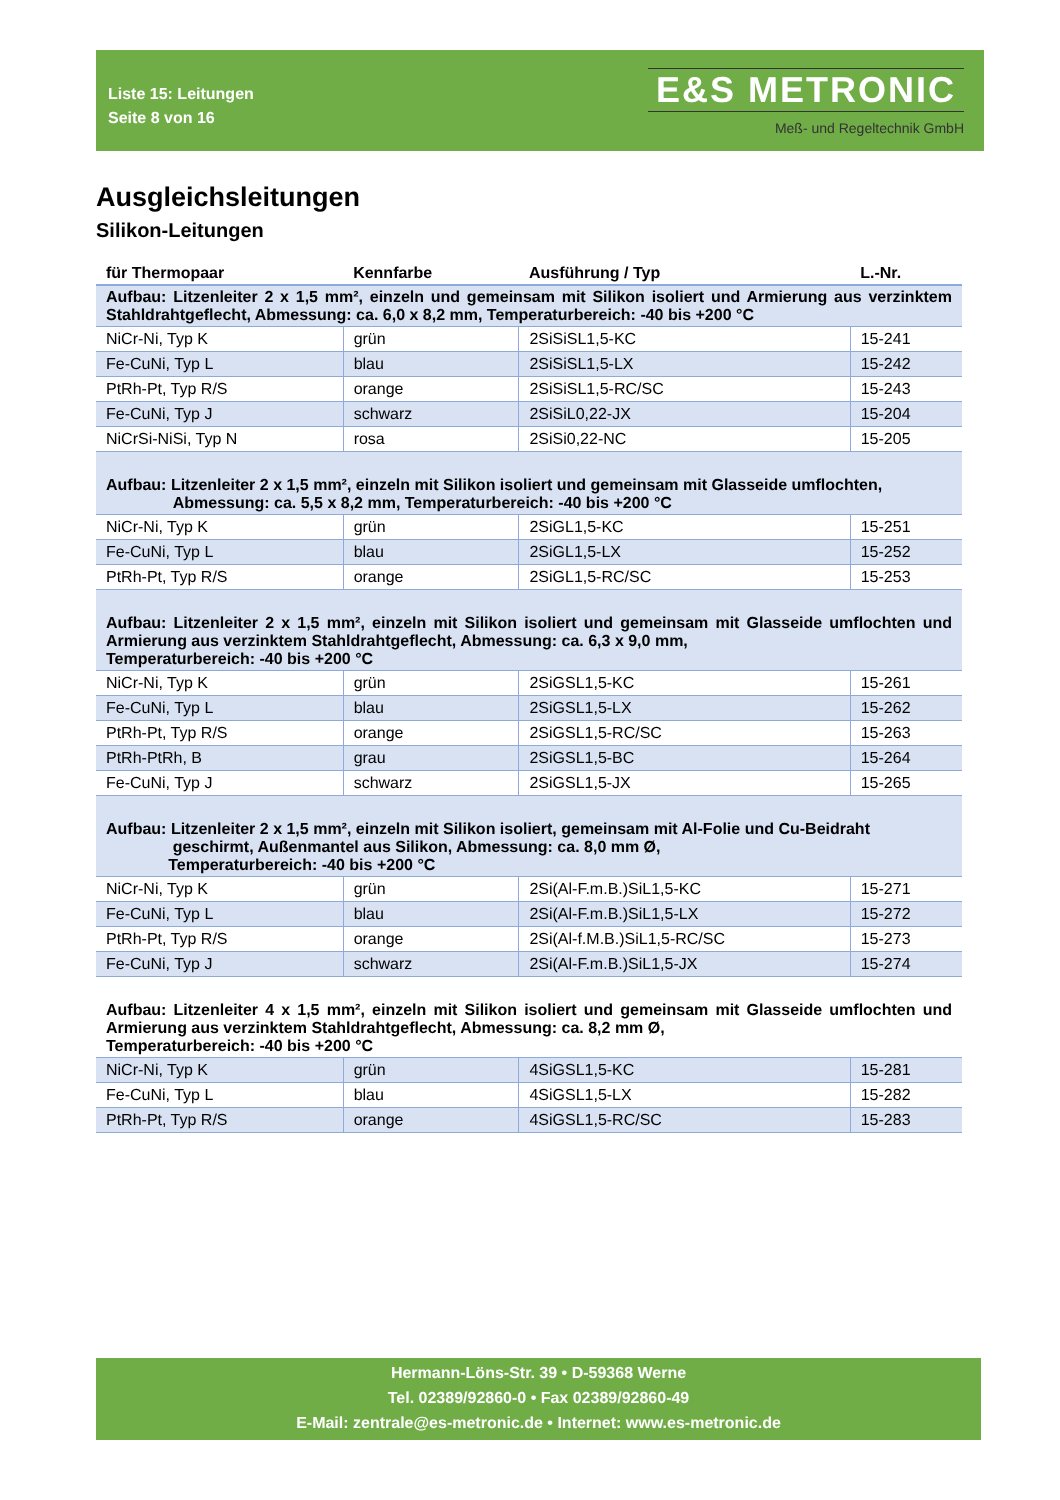Liste 15: Leitungen
Seite 8 von 16
E&S METRONIC
Meß- und Regeltechnik GmbH
Ausgleichsleitungen
Silikon-Leitungen
| für Thermopaar | Kennfarbe | Ausführung / Typ | L.-Nr. |
| --- | --- | --- | --- |
| Aufbau: Litzenleiter 2 x 1,5 mm², einzeln und gemeinsam mit Silikon isoliert und Armierung aus verzinktem Stahldrahtgeflecht, Abmessung: ca. 6,0 x 8,2 mm, Temperaturbereich: -40 bis +200 °C | | | |
| NiCr-Ni, Typ K | grün | 2SiSiSL1,5-KC | 15-241 |
| Fe-CuNi, Typ L | blau | 2SiSiSL1,5-LX | 15-242 |
| PtRh-Pt, Typ R/S | orange | 2SiSiSL1,5-RC/SC | 15-243 |
| Fe-CuNi, Typ J | schwarz | 2SiSiL0,22-JX | 15-204 |
| NiCrSi-NiSi, Typ N | rosa | 2SiSi0,22-NC | 15-205 |
| Aufbau: Litzenleiter 2 x 1,5 mm², einzeln mit Silikon isoliert und gemeinsam mit Glasseide umflochten, Abmessung: ca. 5,5 x 8,2 mm, Temperaturbereich: -40 bis +200 °C | | | |
| NiCr-Ni, Typ K | grün | 2SiGL1,5-KC | 15-251 |
| Fe-CuNi, Typ L | blau | 2SiGL1,5-LX | 15-252 |
| PtRh-Pt, Typ R/S | orange | 2SiGL1,5-RC/SC | 15-253 |
| Aufbau: Litzenleiter 2 x 1,5 mm², einzeln mit Silikon isoliert und gemeinsam mit Glasseide umflochten und Armierung aus verzinktem Stahldrahtgeflecht, Abmessung: ca. 6,3 x 9,0 mm, Temperaturbereich: -40 bis +200 °C | | | |
| NiCr-Ni, Typ K | grün | 2SiGSL1,5-KC | 15-261 |
| Fe-CuNi, Typ L | blau | 2SiGSL1,5-LX | 15-262 |
| PtRh-Pt, Typ R/S | orange | 2SiGSL1,5-RC/SC | 15-263 |
| PtRh-PtRh, B | grau | 2SiGSL1,5-BC | 15-264 |
| Fe-CuNi, Typ J | schwarz | 2SiGSL1,5-JX | 15-265 |
| Aufbau: Litzenleiter 2 x 1,5 mm², einzeln mit Silikon isoliert, gemeinsam mit Al-Folie und Cu-Beidraht geschirmt, Außenmantel aus Silikon, Abmessung: ca. 8,0 mm Ø, Temperaturbereich: -40 bis +200 °C | | | |
| NiCr-Ni, Typ K | grün | 2Si(Al-F.m.B.)SiL1,5-KC | 15-271 |
| Fe-CuNi, Typ L | blau | 2Si(Al-F.m.B.)SiL1,5-LX | 15-272 |
| PtRh-Pt, Typ R/S | orange | 2Si(Al-f.M.B.)SiL1,5-RC/SC | 15-273 |
| Fe-CuNi, Typ J | schwarz | 2Si(Al-F.m.B.)SiL1,5-JX | 15-274 |
| Aufbau: Litzenleiter 4 x 1,5 mm², einzeln mit Silikon isoliert und gemeinsam mit Glasseide umflochten und Armierung aus verzinktem Stahldrahtgeflecht, Abmessung: ca. 8,2 mm Ø, Temperaturbereich: -40 bis +200 °C | | | |
| NiCr-Ni, Typ K | grün | 4SiGSL1,5-KC | 15-281 |
| Fe-CuNi, Typ L | blau | 4SiGSL1,5-LX | 15-282 |
| PtRh-Pt, Typ R/S | orange | 4SiGSL1,5-RC/SC | 15-283 |
Hermann-Löns-Str. 39 • D-59368 Werne
Tel. 02389/92860-0 • Fax 02389/92860-49
E-Mail: zentrale@es-metronic.de • Internet: www.es-metronic.de